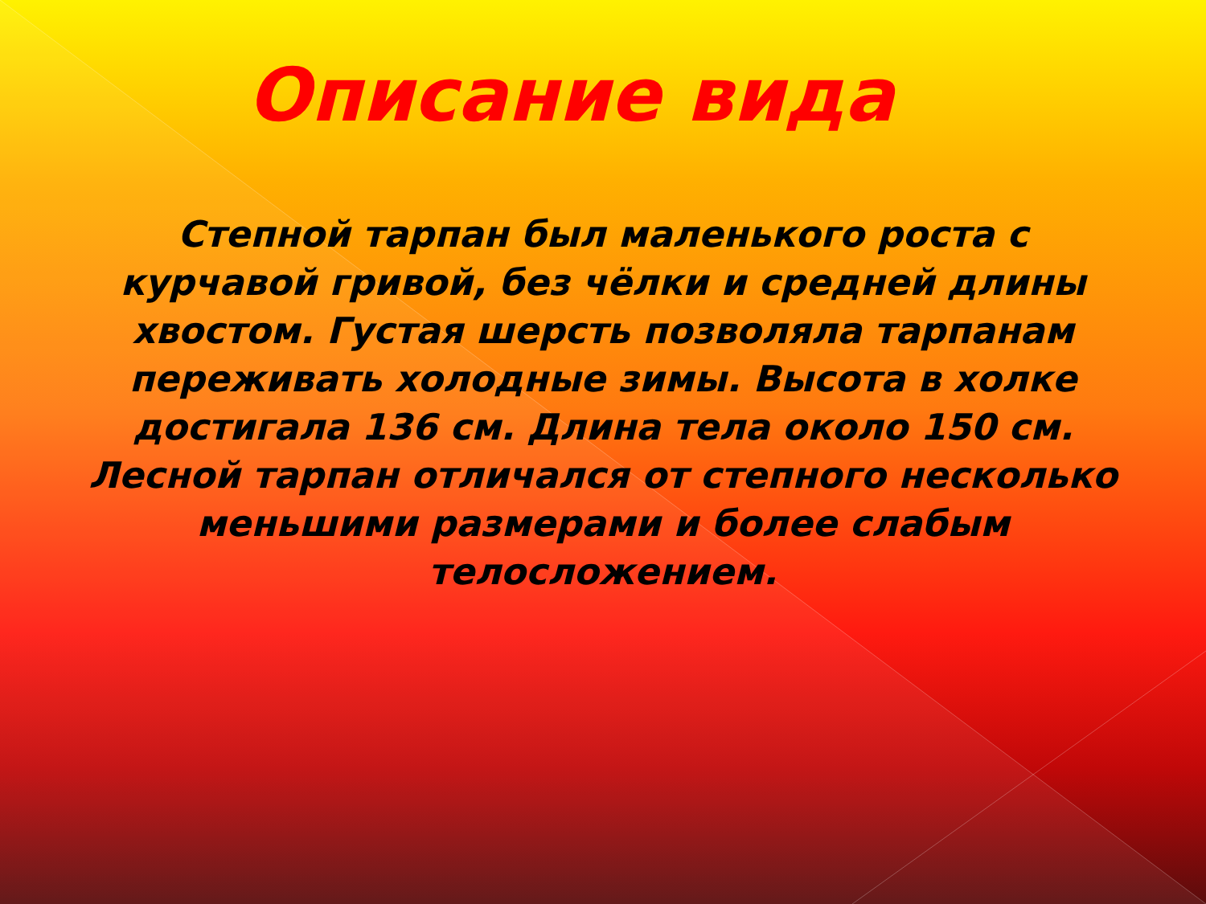Описание вида
Степной тарпан был маленького роста с курчавой гривой, без чёлки и средней длины хвостом. Густая шерсть позволяла тарпанам переживать холодные зимы. Высота в холке достигала 136 см. Длина тела около 150 см. Лесной тарпан отличался от степного несколько меньшими размерами и более слабым телосложением.